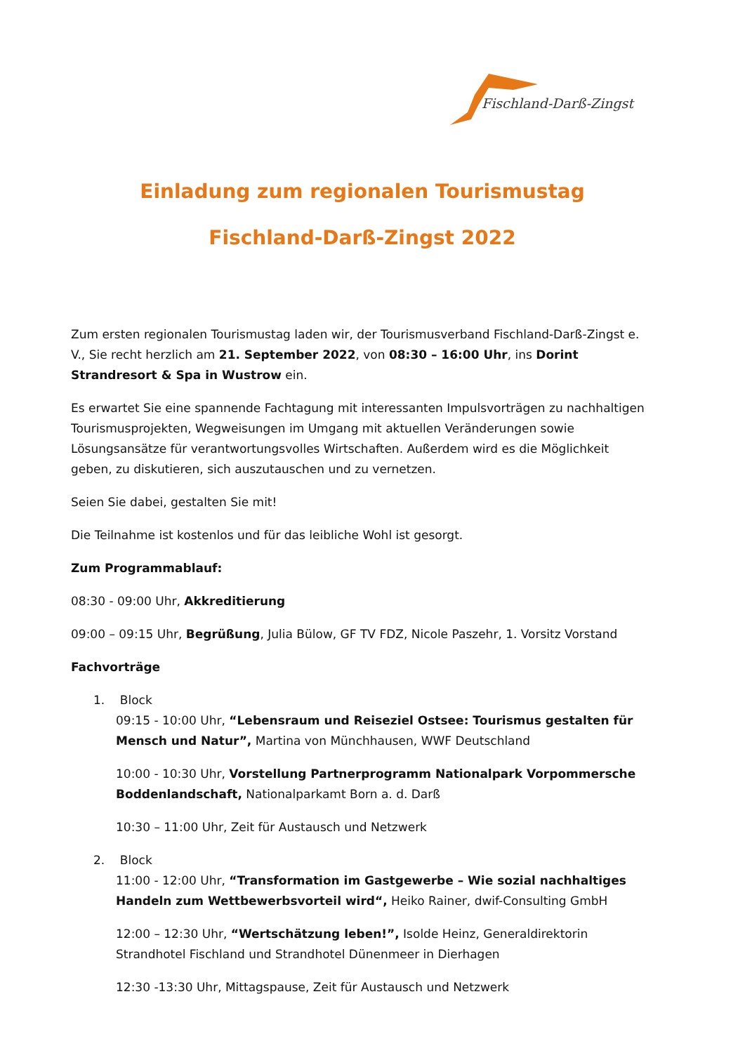Fischland-Darß-Zingst
Einladung zum regionalen Tourismustag
Fischland-Darß-Zingst 2022
Zum ersten regionalen Tourismustag laden wir, der Tourismusverband Fischland-Darß-Zingst e. V., Sie recht herzlich am 21. September 2022, von 08:30 – 16:00 Uhr, ins Dorint Strandresort & Spa in Wustrow ein.
Es erwartet Sie eine spannende Fachtagung mit interessanten Impulsvorträgen zu nachhaltigen Tourismusprojekten, Wegweisungen im Umgang mit aktuellen Veränderungen sowie Lösungsansätze für verantwortungsvolles Wirtschaften. Außerdem wird es die Möglichkeit geben, zu diskutieren, sich auszutauschen und zu vernetzen.
Seien Sie dabei, gestalten Sie mit!
Die Teilnahme ist kostenlos und für das leibliche Wohl ist gesorgt.
Zum Programmablauf:
08:30 - 09:00 Uhr, Akkreditierung
09:00 – 09:15 Uhr, Begrüßung, Julia Bülow, GF TV FDZ, Nicole Paszehr, 1. Vorsitz Vorstand
Fachvorträge
1. Block
09:15 - 10:00 Uhr, “Lebensraum und Reiseziel Ostsee: Tourismus gestalten für Mensch und Natur”, Martina von Münchhausen, WWF Deutschland
10:00 - 10:30 Uhr, Vorstellung Partnerprogramm Nationalpark Vorpommersche Boddenlandschaft, Nationalparkamt Born a. d. Darß
10:30 – 11:00 Uhr, Zeit für Austausch und Netzwerk
2. Block
11:00 - 12:00 Uhr, “Transformation im Gastgewerbe – Wie sozial nachhaltiges Handeln zum Wettbewerbsvorteil wird“, Heiko Rainer, dwif-Consulting GmbH
12:00 – 12:30 Uhr, “Wertschätzung leben!”, Isolde Heinz, Generaldirektorin Strandhotel Fischland und Strandhotel Dünenmeer in Dierhagen
12:30 -13:30 Uhr, Mittagspause, Zeit für Austausch und Netzwerk